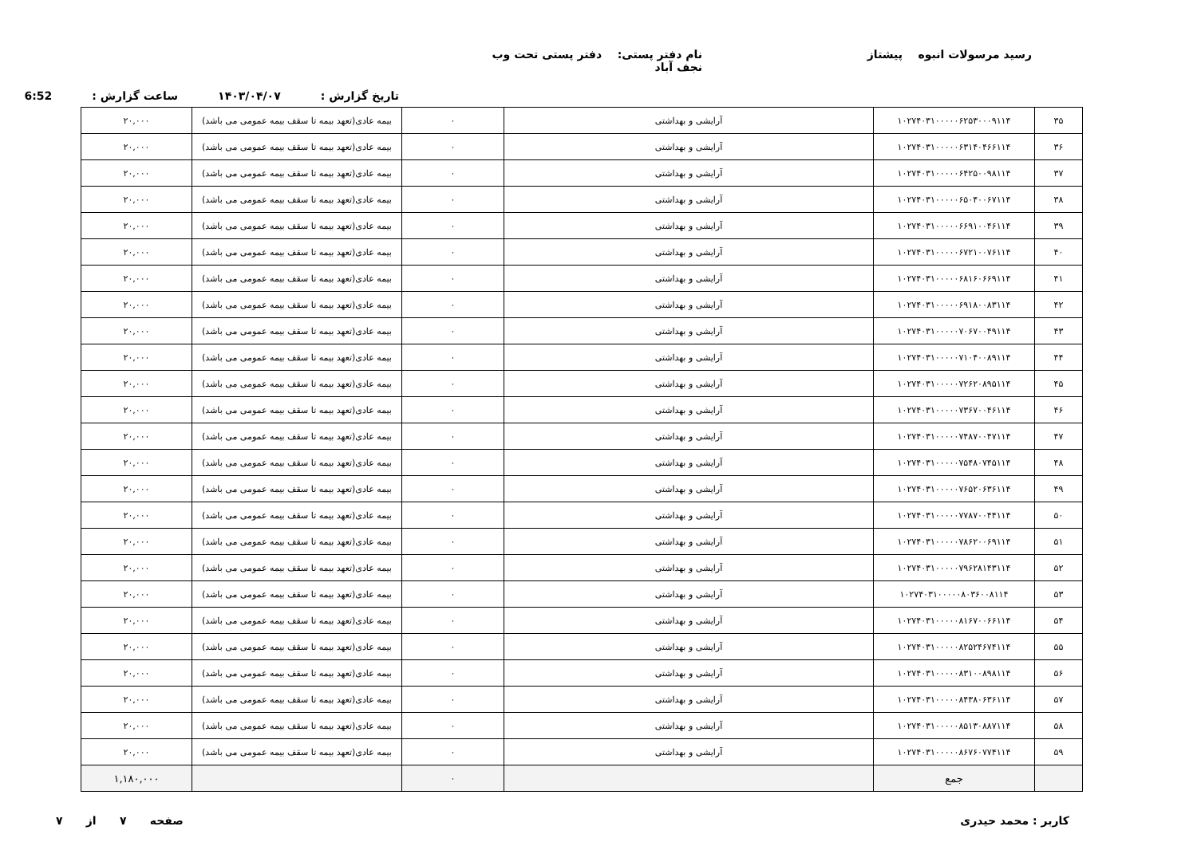رسید مرسولات انبوه پیشتاز نام دفتر پستی: دفتر پستی تحت وب نجف آباد
تاریخ گزارش : ۱۴۰۳/۰۴/۰۷ ساعت گزارش : 6:52
| ۳۵ | ۱۰۲۷۴۰۳۱۰۰۰۰۰۶۲۵۳۰۰۰۹۱۱۴ | آرایشی و بهداشتی | ۰ | بیمه عادی(تعهد بیمه تا سقف بیمه عمومی می باشد) | ۲۰,۰۰۰ |
| ۳۶ | ۱۰۲۷۴۰۳۱۰۰۰۰۰۶۳۱۴۰۴۶۶۱۱۴ | آرایشی و بهداشتی | ۰ | بیمه عادی(تعهد بیمه تا سقف بیمه عمومی می باشد) | ۲۰,۰۰۰ |
| ۳۷ | ۱۰۲۷۴۰۳۱۰۰۰۰۰۶۴۲۵۰۰۹۸۱۱۴ | آرایشی و بهداشتی | ۰ | بیمه عادی(تعهد بیمه تا سقف بیمه عمومی می باشد) | ۲۰,۰۰۰ |
| ۳۸ | ۱۰۲۷۴۰۳۱۰۰۰۰۰۶۵۰۴۰۰۶۷۱۱۴ | آرایشی و بهداشتی | ۰ | بیمه عادی(تعهد بیمه تا سقف بیمه عمومی می باشد) | ۲۰,۰۰۰ |
| ۳۹ | ۱۰۲۷۴۰۳۱۰۰۰۰۰۶۶۹۱۰۰۴۶۱۱۴ | آرایشی و بهداشتی | ۰ | بیمه عادی(تعهد بیمه تا سقف بیمه عمومی می باشد) | ۲۰,۰۰۰ |
| ۴۰ | ۱۰۲۷۴۰۳۱۰۰۰۰۰۶۷۲۱۰۰۷۶۱۱۴ | آرایشی و بهداشتی | ۰ | بیمه عادی(تعهد بیمه تا سقف بیمه عمومی می باشد) | ۲۰,۰۰۰ |
| ۴۱ | ۱۰۲۷۴۰۳۱۰۰۰۰۰۶۸۱۶۰۶۶۹۱۱۴ | آرایشی و بهداشتی | ۰ | بیمه عادی(تعهد بیمه تا سقف بیمه عمومی می باشد) | ۲۰,۰۰۰ |
| ۴۲ | ۱۰۲۷۴۰۳۱۰۰۰۰۰۶۹۱۸۰۰۸۳۱۱۴ | آرایشی و بهداشتی | ۰ | بیمه عادی(تعهد بیمه تا سقف بیمه عمومی می باشد) | ۲۰,۰۰۰ |
| ۴۳ | ۱۰۲۷۴۰۳۱۰۰۰۰۰۷۰۶۷۰۰۴۹۱۱۴ | آرایشی و بهداشتی | ۰ | بیمه عادی(تعهد بیمه تا سقف بیمه عمومی می باشد) | ۲۰,۰۰۰ |
| ۴۴ | ۱۰۲۷۴۰۳۱۰۰۰۰۰۷۱۰۴۰۰۸۹۱۱۴ | آرایشی و بهداشتی | ۰ | بیمه عادی(تعهد بیمه تا سقف بیمه عمومی می باشد) | ۲۰,۰۰۰ |
| ۴۵ | ۱۰۲۷۴۰۳۱۰۰۰۰۰۷۲۶۲۰۸۹۵۱۱۴ | آرایشی و بهداشتی | ۰ | بیمه عادی(تعهد بیمه تا سقف بیمه عمومی می باشد) | ۲۰,۰۰۰ |
| ۴۶ | ۱۰۲۷۴۰۳۱۰۰۰۰۰۷۳۶۷۰۰۴۶۱۱۴ | آرایشی و بهداشتی | ۰ | بیمه عادی(تعهد بیمه تا سقف بیمه عمومی می باشد) | ۲۰,۰۰۰ |
| ۴۷ | ۱۰۲۷۴۰۳۱۰۰۰۰۰۷۴۸۷۰۰۴۷۱۱۴ | آرایشی و بهداشتی | ۰ | بیمه عادی(تعهد بیمه تا سقف بیمه عمومی می باشد) | ۲۰,۰۰۰ |
| ۴۸ | ۱۰۲۷۴۰۳۱۰۰۰۰۰۷۵۴۸۰۷۴۵۱۱۴ | آرایشی و بهداشتی | ۰ | بیمه عادی(تعهد بیمه تا سقف بیمه عمومی می باشد) | ۲۰,۰۰۰ |
| ۴۹ | ۱۰۲۷۴۰۳۱۰۰۰۰۰۷۶۵۲۰۶۳۶۱۱۴ | آرایشی و بهداشتی | ۰ | بیمه عادی(تعهد بیمه تا سقف بیمه عمومی می باشد) | ۲۰,۰۰۰ |
| ۵۰ | ۱۰۲۷۴۰۳۱۰۰۰۰۰۷۷۸۷۰۰۴۴۱۱۴ | آرایشی و بهداشتی | ۰ | بیمه عادی(تعهد بیمه تا سقف بیمه عمومی می باشد) | ۲۰,۰۰۰ |
| ۵۱ | ۱۰۲۷۴۰۳۱۰۰۰۰۰۷۸۶۲۰۰۶۹۱۱۴ | آرایشی و بهداشتی | ۰ | بیمه عادی(تعهد بیمه تا سقف بیمه عمومی می باشد) | ۲۰,۰۰۰ |
| ۵۲ | ۱۰۲۷۴۰۳۱۰۰۰۰۰۷۹۶۲۸۱۴۳۱۱۴ | آرایشی و بهداشتی | ۰ | بیمه عادی(تعهد بیمه تا سقف بیمه عمومی می باشد) | ۲۰,۰۰۰ |
| ۵۳ | ۱۰۲۷۴۰۳۱۰۰۰۰۰۸۰۳۶۰۰۸۱۱۴ | آرایشی و بهداشتی | ۰ | بیمه عادی(تعهد بیمه تا سقف بیمه عمومی می باشد) | ۲۰,۰۰۰ |
| ۵۴ | ۱۰۲۷۴۰۳۱۰۰۰۰۰۸۱۶۷۰۰۶۶۱۱۴ | آرایشی و بهداشتی | ۰ | بیمه عادی(تعهد بیمه تا سقف بیمه عمومی می باشد) | ۲۰,۰۰۰ |
| ۵۵ | ۱۰۲۷۴۰۳۱۰۰۰۰۰۸۲۵۲۴۶۷۴۱۱۴ | آرایشی و بهداشتی | ۰ | بیمه عادی(تعهد بیمه تا سقف بیمه عمومی می باشد) | ۲۰,۰۰۰ |
| ۵۶ | ۱۰۲۷۴۰۳۱۰۰۰۰۰۸۳۱۰۰۸۹۸۱۱۴ | آرایشی و بهداشتی | ۰ | بیمه عادی(تعهد بیمه تا سقف بیمه عمومی می باشد) | ۲۰,۰۰۰ |
| ۵۷ | ۱۰۲۷۴۰۳۱۰۰۰۰۰۸۴۳۸۰۶۳۶۱۱۴ | آرایشی و بهداشتی | ۰ | بیمه عادی(تعهد بیمه تا سقف بیمه عمومی می باشد) | ۲۰,۰۰۰ |
| ۵۸ | ۱۰۲۷۴۰۳۱۰۰۰۰۰۸۵۱۳۰۸۸۷۱۱۴ | آرایشی و بهداشتی | ۰ | بیمه عادی(تعهد بیمه تا سقف بیمه عمومی می باشد) | ۲۰,۰۰۰ |
| ۵۹ | ۱۰۲۷۴۰۳۱۰۰۰۰۰۸۶۷۶۰۷۷۴۱۱۴ | آرایشی و بهداشتی | ۰ | بیمه عادی(تعهد بیمه تا سقف بیمه عمومی می باشد) | ۲۰,۰۰۰ |
| | جمع | | ۰ | | ۱,۱۸۰,۰۰۰ |
کاربر : محمد حیدری صفحه ۷ از ۷